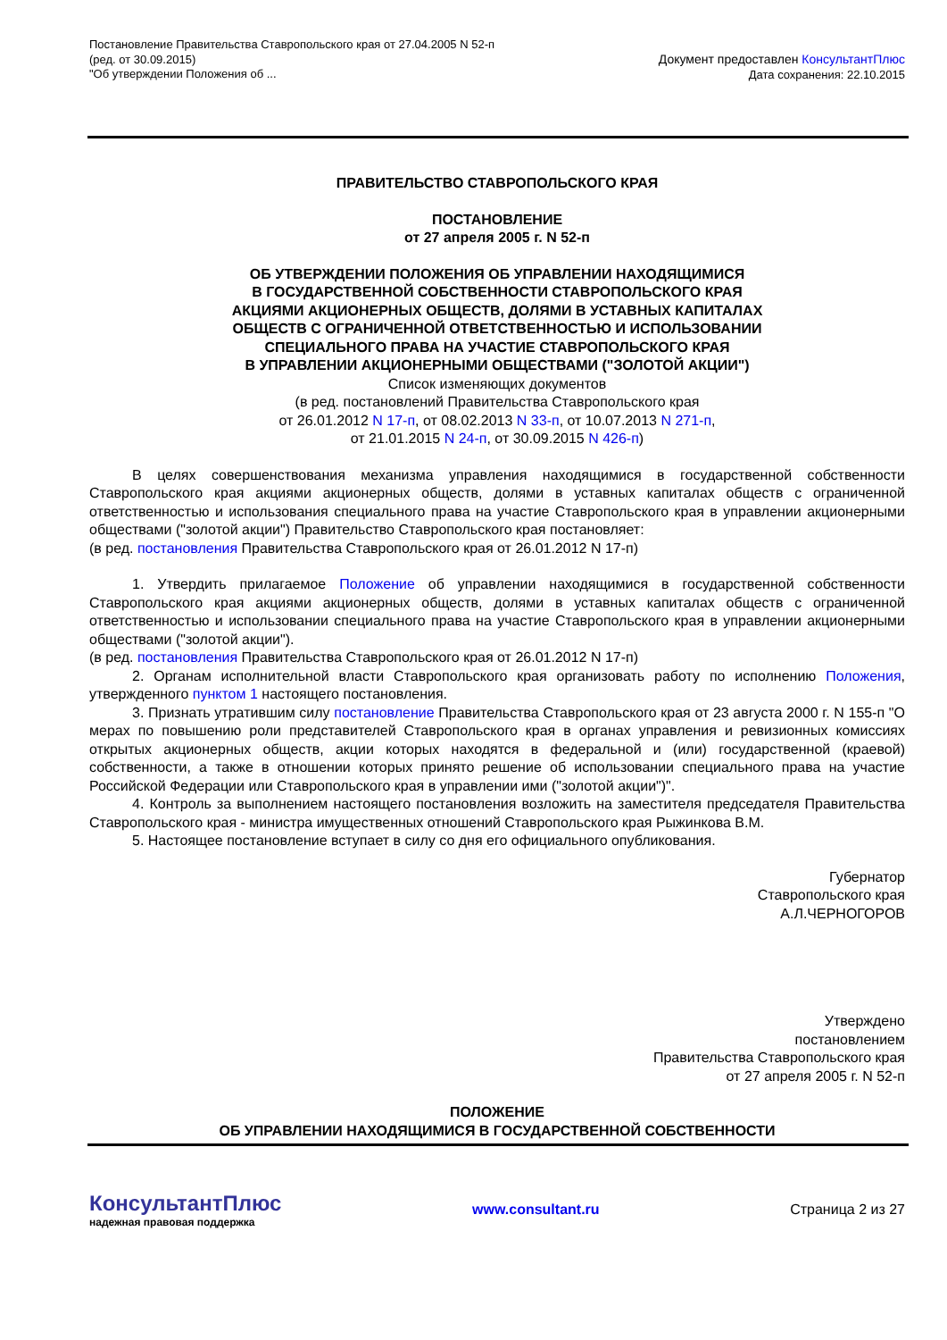Постановление Правительства Ставропольского края от 27.04.2005 N 52-п
(ред. от 30.09.2015)
"Об утверждении Положения об ...
Документ предоставлен КонсультантПлюс
Дата сохранения: 22.10.2015
ПРАВИТЕЛЬСТВО СТАВРОПОЛЬСКОГО КРАЯ
ПОСТАНОВЛЕНИЕ
от 27 апреля 2005 г. N 52-п
ОБ УТВЕРЖДЕНИИ ПОЛОЖЕНИЯ ОБ УПРАВЛЕНИИ НАХОДЯЩИМИСЯ
В ГОСУДАРСТВЕННОЙ СОБСТВЕННОСТИ СТАВРОПОЛЬСКОГО КРАЯ
АКЦИЯМИ АКЦИОНЕРНЫХ ОБЩЕСТВ, ДОЛЯМИ В УСТАВНЫХ КАПИТАЛАХ
ОБЩЕСТВ С ОГРАНИЧЕННОЙ ОТВЕТСТВЕННОСТЬЮ И ИСПОЛЬЗОВАНИИ
СПЕЦИАЛЬНОГО ПРАВА НА УЧАСТИЕ СТАВРОПОЛЬСКОГО КРАЯ
В УПРАВЛЕНИИ АКЦИОНЕРНЫМИ ОБЩЕСТВАМИ ("ЗОЛОТОЙ АКЦИИ")
Список изменяющих документов
(в ред. постановлений Правительства Ставропольского края
от 26.01.2012 N 17-п, от 08.02.2013 N 33-п, от 10.07.2013 N 271-п,
от 21.01.2015 N 24-п, от 30.09.2015 N 426-п)
В целях совершенствования механизма управления находящимися в государственной собственности Ставропольского края акциями акционерных обществ, долями в уставных капиталах обществ с ограниченной ответственностью и использования специального права на участие Ставропольского края в управлении акционерными обществами ("золотой акции") Правительство Ставропольского края постановляет:
(в ред. постановления Правительства Ставропольского края от 26.01.2012 N 17-п)
1. Утвердить прилагаемое Положение об управлении находящимися в государственной собственности Ставропольского края акциями акционерных обществ, долями в уставных капиталах обществ с ограниченной ответственностью и использовании специального права на участие Ставропольского края в управлении акционерными обществами ("золотой акции").
(в ред. постановления Правительства Ставропольского края от 26.01.2012 N 17-п)
2. Органам исполнительной власти Ставропольского края организовать работу по исполнению Положения, утвержденного пунктом 1 настоящего постановления.
3. Признать утратившим силу постановление Правительства Ставропольского края от 23 августа 2000 г. N 155-п "О мерах по повышению роли представителей Ставропольского края в органах управления и ревизионных комиссиях открытых акционерных обществ, акции которых находятся в федеральной и (или) государственной (краевой) собственности, а также в отношении которых принято решение об использовании специального права на участие Российской Федерации или Ставропольского края в управлении ими ("золотой акции")".
4. Контроль за выполнением настоящего постановления возложить на заместителя председателя Правительства Ставропольского края - министра имущественных отношений Ставропольского края Рыжинкова В.М.
5. Настоящее постановление вступает в силу со дня его официального опубликования.
Губернатор
Ставропольского края
А.Л.ЧЕРНОГОРОВ
Утверждено
постановлением
Правительства Ставропольского края
от 27 апреля 2005 г. N 52-п
ПОЛОЖЕНИЕ
ОБ УПРАВЛЕНИИ НАХОДЯЩИМИСЯ В ГОСУДАРСТВЕННОЙ СОБСТВЕННОСТИ
КонсультантПлюс
надежная правовая поддержка
www.consultant.ru Страница 2 из 27